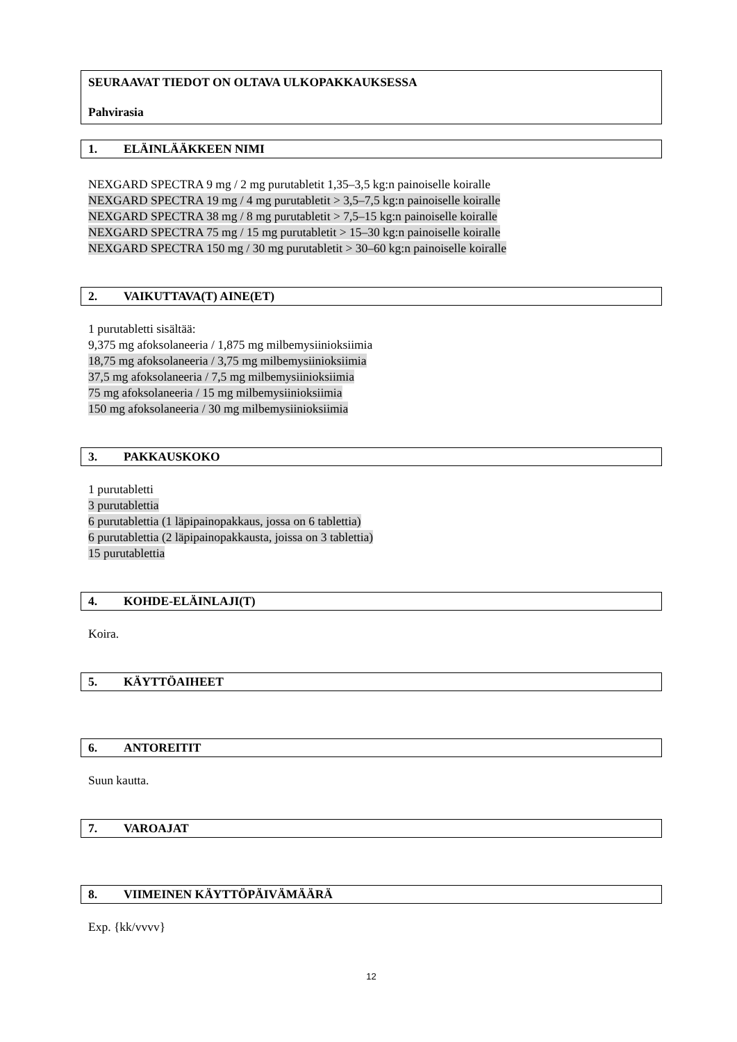SEURAAVAT TIEDOT ON OLTAVA ULKOPAKKAUKSESSA
Pahvirasia
1. ELÄINLÄÄKKEEN NIMI
NEXGARD SPECTRA 9 mg / 2 mg purutabletit 1,35–3,5 kg:n painoiselle koiralle
NEXGARD SPECTRA 19 mg / 4 mg purutabletit > 3,5–7,5 kg:n painoiselle koiralle
NEXGARD SPECTRA 38 mg / 8 mg purutabletit > 7,5–15 kg:n painoiselle koiralle
NEXGARD SPECTRA 75 mg / 15 mg purutabletit > 15–30 kg:n painoiselle koiralle
NEXGARD SPECTRA 150 mg / 30 mg purutabletit > 30–60 kg:n painoiselle koiralle
2. VAIKUTTAVA(T) AINE(ET)
1 purutabletti sisältää:
9,375 mg afoksolaneeria / 1,875 mg milbemysiinioksiimia
18,75 mg afoksolaneeria / 3,75 mg milbemysiinioksiimia
37,5 mg afoksolaneeria / 7,5 mg milbemysiinioksiimia
75 mg afoksolaneeria / 15 mg milbemysiinioksiimia
150 mg afoksolaneeria / 30 mg milbemysiinioksiimia
3. PAKKAUSKOKO
1 purutabletti
3 purutablettia
6 purutablettia (1 läpipainopakkaus, jossa on 6 tablettia)
6 purutablettia (2 läpipainopakkausta, joissa on 3 tablettia)
15 purutablettia
4. KOHDE-ELÄINLAJI(T)
Koira.
5. KÄYTTÖAIHEET
6. ANTOREITIT
Suun kautta.
7. VAROAJAT
8. VIIMEINEN KÄYTTÖPÄIVÄMÄÄRÄ
Exp. {kk/vvvv}
12